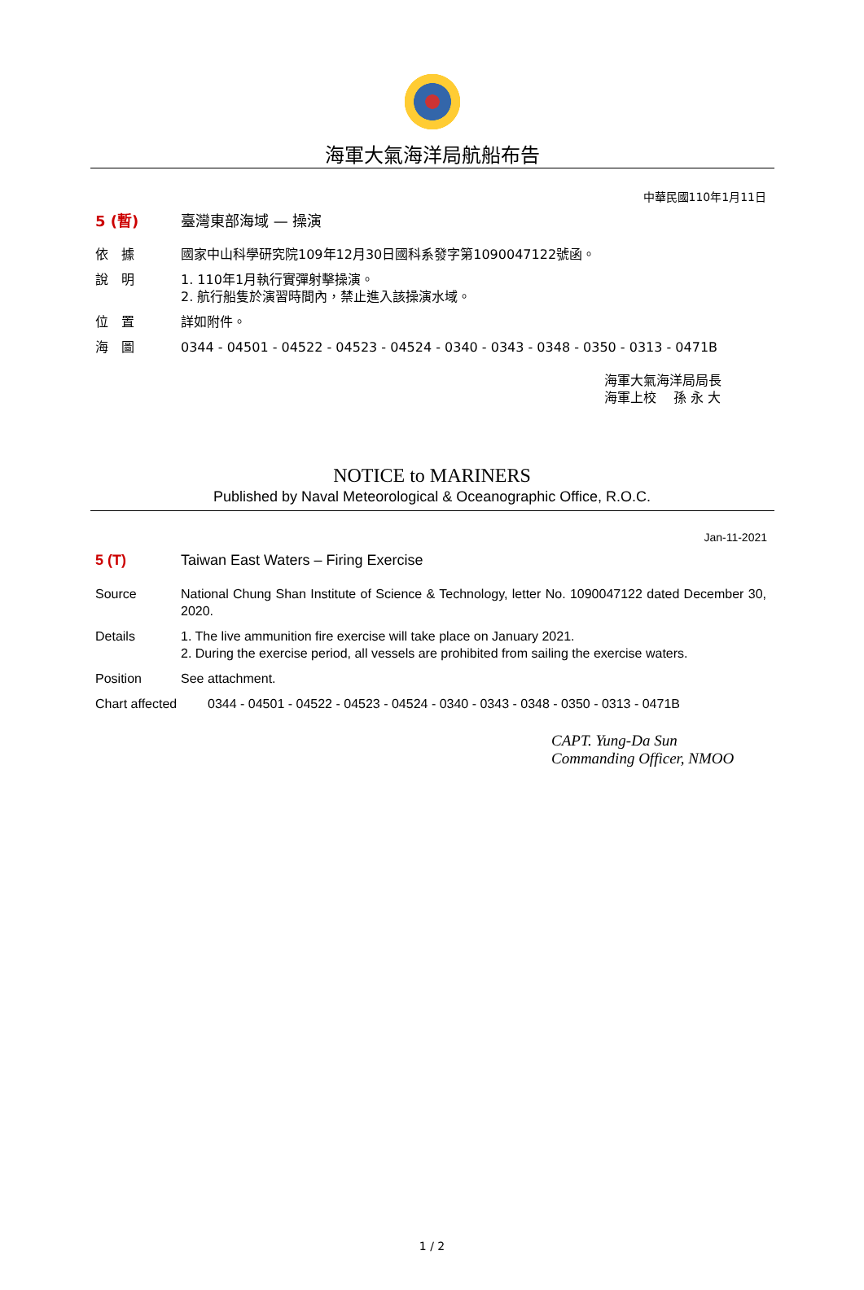海軍大氣海洋局航船布告
中華民國110年1月11日
5 (暫) 臺灣東部海域 — 操演
依　據 國家中山科學研究院109年12月30日國科系發字第1090047122號函。
說　明 1. 110年1月執行實彈射擊操演。
2. 航行船隻於演習時間內，禁止進入該操演水域。
位　置 詳如附件。
海　圖 0344 - 04501 - 04522 - 04523 - 04524 - 0340 - 0343 - 0348 - 0350 - 0313 - 0471B
海軍大氣海洋局局長
海軍上校　 孫 永 大
NOTICE to MARINERS
Published by Naval Meteorological & Oceanographic Office, R.O.C.
Jan-11-2021
5 (T) Taiwan East Waters – Firing Exercise
Source National Chung Shan Institute of Science & Technology, letter No. 1090047122 dated December 30, 2020.
Details 1. The live ammunition fire exercise will take place on January 2021.
2. During the exercise period, all vessels are prohibited from sailing the exercise waters.
Position See attachment.
Chart affected 0344 - 04501 - 04522 - 04523 - 04524 - 0340 - 0343 - 0348 - 0350 - 0313 - 0471B
CAPT. Yung-Da Sun
Commanding Officer, NMOO
1 / 2